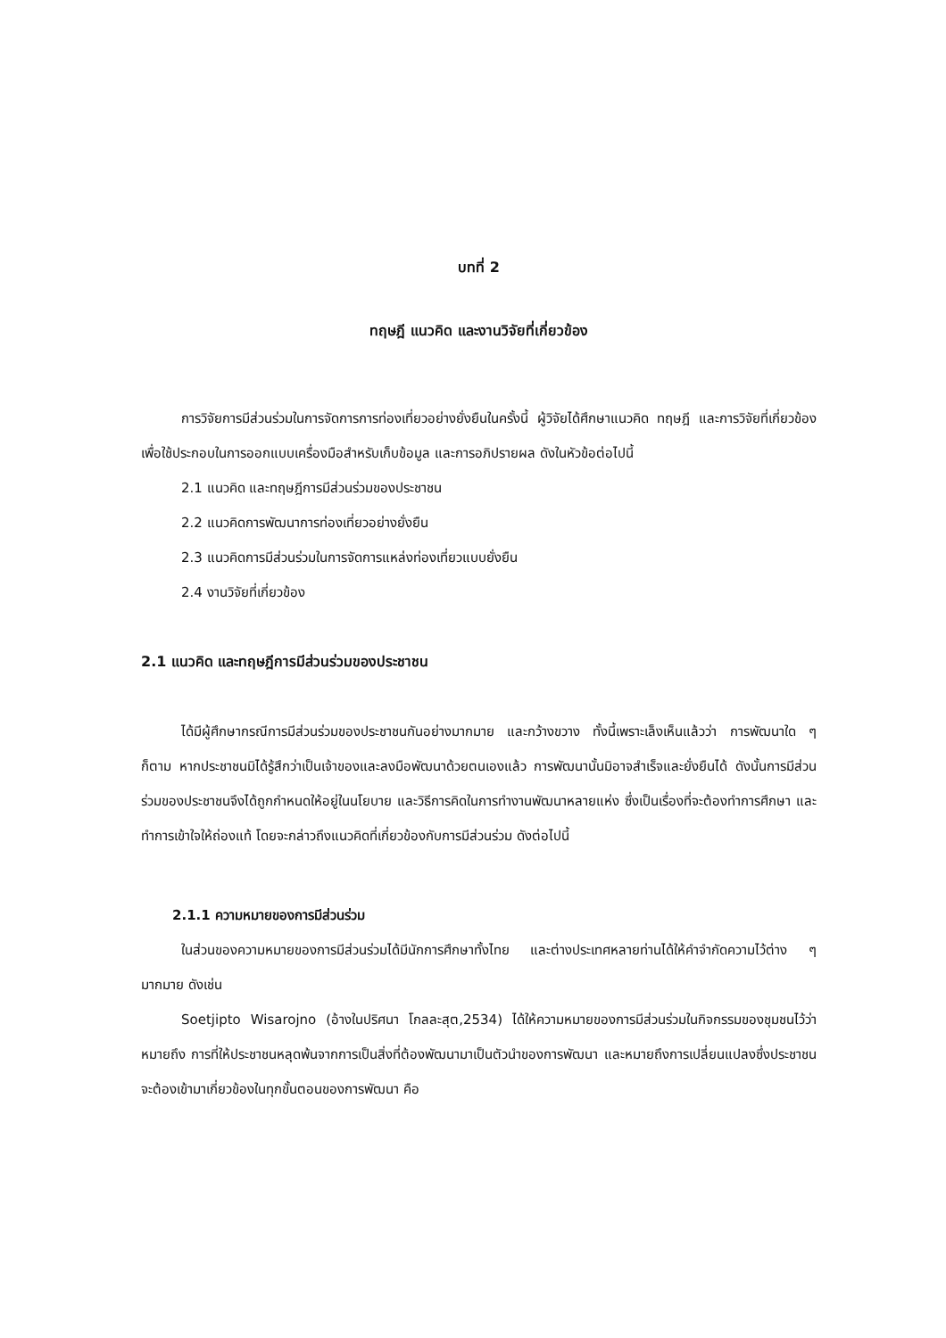บทที่ 2
ทฤษฎี แนวคิด และงานวิจัยที่เกี่ยวข้อง
การวิจัยการมีส่วนร่วมในการจัดการการท่องเที่ยวอย่างยั่งยืนในครั้งนี้ ผู้วิจัยได้ศึกษาแนวคิด ทฤษฎี และการวิจัยที่เกี่ยวข้องเพื่อใช้ประกอบในการออกแบบเครื่องมือสำหรับเก็บข้อมูล และการอภิปรายผล ดังในหัวข้อต่อไปนี้
2.1 แนวคิด และทฤษฎีการมีส่วนร่วมของประชาชน
2.2 แนวคิดการพัฒนาการท่องเที่ยวอย่างยั่งยืน
2.3 แนวคิดการมีส่วนร่วมในการจัดการแหล่งท่องเที่ยวแบบยั่งยืน
2.4 งานวิจัยที่เกี่ยวข้อง
2.1 แนวคิด และทฤษฎีการมีส่วนร่วมของประชาชน
ได้มีผู้ศึกษากรณีการมีส่วนร่วมของประชาชนกันอย่างมากมาย และกว้างขวาง ทั้งนี้เพราะเล็งเห็นแล้วว่า การพัฒนาใด ๆ ก็ตาม หากประชาชนมิได้รู้สึกว่าเป็นเจ้าของและลงมือพัฒนาด้วยตนเองแล้ว การพัฒนานั้นมิอาจสำเร็จและยั่งยืนได้ ดังนั้นการมีส่วนร่วมของประชาชนจึงได้ถูกกำหนดให้อยู่ในนโยบาย และวิธีการคิดในการทำงานพัฒนาหลายแห่ง ซึ่งเป็นเรื่องที่จะต้องทำการศึกษา และทำการเข้าใจให้ถ่องแท้ โดยจะกล่าวถึงแนวคิดที่เกี่ยวข้องกับการมีส่วนร่วม ดังต่อไปนี้
2.1.1 ความหมายของการมีส่วนร่วม
ในส่วนของความหมายของการมีส่วนร่วมได้มีนักการศึกษาทั้งไทย และต่างประเทศหลายท่านได้ให้คำจำกัดความไว้ต่าง ๆ มากมาย ดังเช่น
Soetjipto Wisarojno (อ้างในปริศนา โกลละสุต,2534) ได้ให้ความหมายของการมีส่วนร่วมในกิจกรรมของชุมชนไว้ว่า หมายถึง การที่ให้ประชาชนหลุดพ้นจากการเป็นสิ่งที่ต้องพัฒนามาเป็นตัวนำของการพัฒนา และหมายถึงการเปลี่ยนแปลงซึ่งประชาชนจะต้องเข้ามาเกี่ยวข้องในทุกขั้นตอนของการพัฒนา คือ